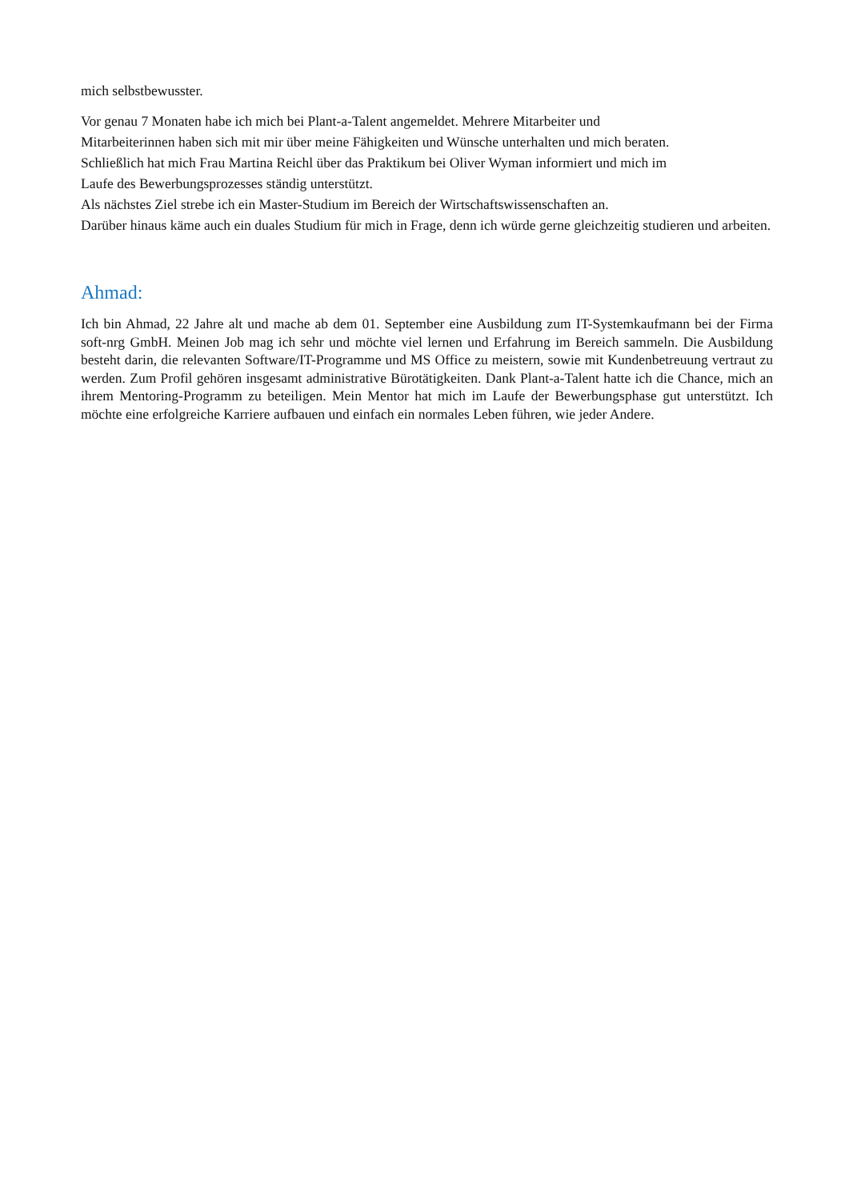mich selbstbewusster.
Vor genau 7 Monaten habe ich mich bei Plant-a-Talent angemeldet. Mehrere Mitarbeiter und
Mitarbeiterinnen haben sich mit mir über meine Fähigkeiten und Wünsche unterhalten und mich beraten.
Schließlich hat mich Frau Martina Reichl über das Praktikum bei Oliver Wyman informiert und mich im
Laufe des Bewerbungsprozesses ständig unterstützt.
Als nächstes Ziel strebe ich ein Master-Studium im Bereich der Wirtschaftswissenschaften an.
Darüber hinaus käme auch ein duales Studium für mich in Frage, denn ich würde gerne gleichzeitig studieren und arbeiten.
Ahmad:
Ich bin Ahmad, 22 Jahre alt und mache ab dem 01. September eine Ausbildung zum IT-Systemkaufmann bei der Firma soft-nrg GmbH. Meinen Job mag ich sehr und möchte viel lernen und Erfahrung im Bereich sammeln. Die Ausbildung besteht darin, die relevanten Software/IT-Programme und MS Office zu meistern, sowie mit Kundenbetreuung vertraut zu werden. Zum Profil gehören insgesamt administrative Bürotätigkeiten. Dank Plant-a-Talent hatte ich die Chance, mich an ihrem Mentoring-Programm zu beteiligen. Mein Mentor hat mich im Laufe der Bewerbungsphase gut unterstützt. Ich möchte eine erfolgreiche Karriere aufbauen und einfach ein normales Leben führen, wie jeder Andere.